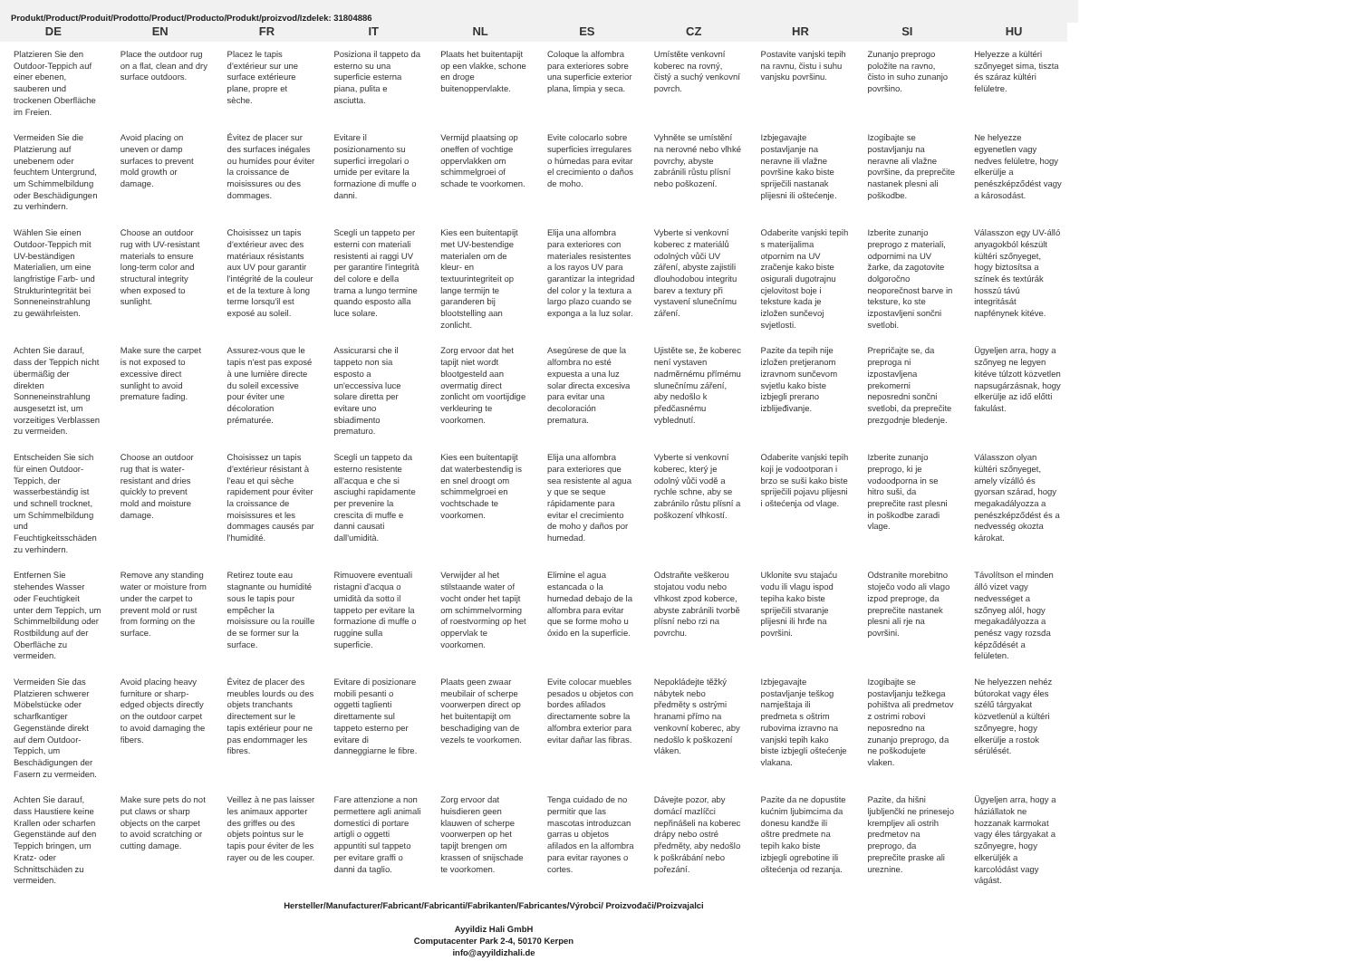Produkt/Product/Produit/Prodotto/Product/Producto/Produkt/proizvod/Izdelek: 31804886
| DE | EN | FR | IT | NL | ES | CZ | HR | SI | HU |
| --- | --- | --- | --- | --- | --- | --- | --- | --- | --- |
| Platzieren Sie den Outdoor-Teppich auf einer ebenen, sauberen und trockenen Oberfläche im Freien. | Place the outdoor rug on a flat, clean and dry surface outdoors. | Placez le tapis d'extérieur sur une surface extérieure plane, propre et sèche. | Posiziona il tappeto da esterno su una superficie esterna piana, pulita e asciutta. | Plaats het buitentapijt op een vlakke, schone en droge buitenoppervlakte. | Coloque la alfombra para exteriores sobre una superficie exterior plana, limpia y seca. | Umístěte venkovní koberec na rovný, čistý a suchý venkovní povrch. | Postavite vanjski tepih na ravnu, čistu i suhu vanjsku površinu. | Zunanjo preprogo položite na ravno, čisto in suho zunanjo površino. | Helyezze a kültéri szőnyeget sima, tiszta és száraz kültéri felületre. |
| Vermeiden Sie die Platzierung auf unebenem oder feuchtem Untergrund, um Schimmelbildung oder Beschädigungen zu verhindern. | Avoid placing on uneven or damp surfaces to prevent mold growth or damage. | Évitez de placer sur des surfaces inégales ou humides pour éviter la croissance de moisissures ou des dommages. | Evitare il posizionamento su superfici irregolari o umide per evitare la formazione di muffe o danni. | Vermijd plaatsing op oneffen of vochtige oppervlakken om schimmelgroei of schade te voorkomen. | Evite colocarlo sobre superficies irregulares o húmedas para evitar el crecimiento o daños de moho. | Vyhněte se umístění na nerovné nebo vlhké povrchy, abyste zabránili růstu plísní nebo poškození. | Izbjegavajte postavljanje na neravne ili vlažne površine kako biste spriječili nastanak plijesni ili oštećenje. | Izogibajte se postavljanju na neravne ali vlažne površine, da preprečite nastanek plesni ali poškodbe. | Ne helyezze egyenetlen vagy nedves felületre, hogy elkerülje a penészképződést vagy a károsodást. |
| Wählen Sie einen Outdoor-Teppich mit UV-beständigen Materialien, um eine langfristige Farb- und Strukturintegrität bei Sonneneinstrahlung zu gewährleisten. | Choose an outdoor rug with UV-resistant materials to ensure long-term color and structural integrity when exposed to sunlight. | Choisissez un tapis d'extérieur avec des matériaux résistants aux UV pour garantir l'intégrité de la couleur et de la texture à long terme lorsqu'il est exposé au soleil. | Scegli un tappeto per esterni con materiali resistenti ai raggi UV per garantire l'integrità del colore e della trama a lungo termine quando esposto alla luce solare. | Kies een buitentapijt met UV-bestendige materialen om de kleur- en textuurintegriteit op lange termijn te garanderen bij blootstelling aan zonlicht. | Elija una alfombra para exteriores con materiales resistentes a los rayos UV para garantizar la integridad del color y la textura a largo plazo cuando se exponga a la luz solar. | Vyberte si venkovní koberec z materiálů odolných vůči UV záření, abyste zajistili dlouhodobou integritu barev a textury při vystavení slunečnímu záření. | Odaberite vanjski tepih s materijalima otpornim na UV zračenje kako biste osigurali dugotrajnu cjelovitost boje i teksture kada je izložen sunčevoj svjetlosti. | Izberite zunanjo preprogo z materiali, odpornimi na UV žarke, da zagotovite dolgoročno neoporečnost barve in teksture, ko ste izpostavljeni sončni svetlobi. | Válasszon egy UV-álló anyagokból készült kültéri szőnyeget, hogy biztosítsa a színek és textúrák hosszú távú integritását napfénynek kitéve. |
| Achten Sie darauf, dass der Teppich nicht übermäßig der direkten Sonneneinstrahlung ausgesetzt ist, um vorzeitiges Verblassen zu vermeiden. | Make sure the carpet is not exposed to excessive direct sunlight to avoid premature fading. | Assurez-vous que le tapis n'est pas exposé à une lumière directe du soleil excessive pour éviter une décoloration prématurée. | Assicurarsi che il tappeto non sia esposto a un'eccessiva luce solare diretta per evitare uno sbiadimento prematuro. | Zorg ervoor dat het tapijt niet wordt blootgesteld aan overmatig direct zonlicht om voortijdige verkleuring te voorkomen. | Asegúrese de que la alfombra no esté expuesta a una luz solar directa excesiva para evitar una decoloración prematura. | Ujistěte se, že koberec není vystaven nadměrnému přímému slunečnímu záření, aby nedošlo k předčasnému vyblednutí. | Pazite da tepih nije izložen pretjeranom izravnom sunčevom svjetlu kako biste izbjegli prerano izblijeđivanje. | Prepričajte se, da preproga ni izpostavljena prekomerni neposredni sončni svetlobi, da preprečite prezgodnje bledenje. | Ügyeljen arra, hogy a szőnyeg ne legyen kitéve túlzott közvetlen napsugárzásnak, hogy elkerülje az idő előtti fakulást. |
| Entscheiden Sie sich für einen Outdoor-Teppich, der wasserbeständig ist und schnell trocknet, um Schimmelbildung und Feuchtigkeitsschäden zu verhindern. | Choose an outdoor rug that is water-resistant and dries quickly to prevent mold and moisture damage. | Choisissez un tapis d'extérieur résistant à l'eau et qui sèche rapidement pour éviter la croissance de moisissures et les dommages causés par l'humidité. | Scegli un tappeto da esterno resistente all'acqua e che si asciughi rapidamente per prevenire la crescita di muffe e danni causati dall'umidità. | Kies een buitentapijt dat waterbestendig is en snel droogt om schimmelgroei en vochtschade te voorkomen. | Elija una alfombra para exteriores que sea resistente al agua y que se seque rápidamente para evitar el crecimiento de moho y daños por humedad. | Vyberte si venkovní koberec, který je odolný vůči vodě a rychle schne, aby se zabránilo růstu plísní a poškození vlhkostí. | Odaberite vanjski tepih koji je vodootporan i brzo se suši kako biste spriječili pojavu plijesni i oštećenja od vlage. | Izberite zunanjo preprogo, ki je vodoodporna in se hitro suši, da preprečite rast plesni in poškodbe zaradi vlage. | Válasszon olyan kültéri szőnyeget, amely vízálló és gyorsan szárad, hogy megakadályozza a penészképződést és a nedvesség okozta károkat. |
| Entfernen Sie stehendes Wasser oder Feuchtigkeit unter dem Teppich, um Schimmelbildung oder Rostbildung auf der Oberfläche zu vermeiden. | Remove any standing water or moisture from under the carpet to prevent mold or rust from forming on the surface. | Retirez toute eau stagnante ou humidité sous le tapis pour empêcher la moisissure ou la rouille de se former sur la surface. | Rimuovere eventuali ristagni d'acqua o umidità da sotto il tappeto per evitare la formazione di muffe o ruggine sulla superficie. | Verwijder al het stilstaande water of vocht onder het tapijt om schimmelvorming of roestvorming op het oppervlak te voorkomen. | Elimine el agua estancada o la humedad debajo de la alfombra para evitar que se forme moho u óxido en la superficie. | Odstraňte veškerou stojatou vodu nebo vlhkost zpod koberce, abyste zabránili tvorbě plísní nebo rzi na povrchu. | Uklonite svu stajaću vodu ili vlagu ispod tepiha kako biste spriječili stvaranje plijesni ili hrđe na površini. | Odstranite morebitno stoječo vodo ali vlago izpod preproge, da preprečite nastanek plesni ali rje na površini. | Távolítson el minden álló vizet vagy nedvességet a szőnyeg alól, hogy megakadályozza a penész vagy rozsda képződését a felületen. |
| Vermeiden Sie das Platzieren schwerer Möbelstücke oder scharfkantiger Gegenstände direkt auf dem Outdoor-Teppich, um Beschädigungen der Fasern zu vermeiden. | Avoid placing heavy furniture or sharp-edged objects directly on the outdoor carpet to avoid damaging the fibers. | Évitez de placer des meubles lourds ou des objets tranchants directement sur le tapis extérieur pour ne pas endommager les fibres. | Evitare di posizionare mobili pesanti o oggetti taglienti direttamente sul tappeto esterno per evitare di danneggiarne le fibre. | Plaats geen zwaar meubilair of scherpe voorwerpen direct op het buitentapijt om beschadiging van de vezels te voorkomen. | Evite colocar muebles pesados u objetos con bordes afilados directamente sobre la alfombra exterior para evitar dañar las fibras. | Nepokládejte těžký nábytek nebo předměty s ostrými hranami přímo na venkovní koberec, aby nedošlo k poškození vláken. | Izbjegavajte postavljanje teškog namještaja ili predmeta s oštrim rubovima izravno na vanjski tepih kako biste izbjegli oštećenje vlakana. | Izogibajte se postavljanju težkega pohištva ali predmetov z ostrimi robovi neposredno na zunanjo preprogo, da ne poškodujete vlaken. | Ne helyezzen nehéz bútorokat vagy éles szélű tárgyakat közvetlenül a kültéri szőnyegre, hogy elkerülje a rostok sérülését. |
| Achten Sie darauf, dass Haustiere keine Krallen oder scharfen Gegenstände auf den Teppich bringen, um Kratz- oder Schnittschäden zu vermeiden. | Make sure pets do not put claws or sharp objects on the carpet to avoid scratching or cutting damage. | Veillez à ne pas laisser les animaux apporter des griffes ou des objets pointus sur le tapis pour éviter de les rayer ou de les couper. | Fare attenzione a non permettere agli animali domestici di portare artigli o oggetti appuntiti sul tappeto per evitare graffi o danni da taglio. | Zorg ervoor dat huisdieren geen klauwen of scherpe voorwerpen op het tapijt brengen om krassen of snijschade te voorkomen. | Tenga cuidado de no permitir que las mascotas introduzcan garras u objetos afilados en la alfombra para evitar rayones o cortes. | Dávejte pozor, aby domácí mazlíčci nepřinášeli na koberec drápy nebo ostré předměty, aby nedošlo k poškrábání nebo pořezání. | Pazite da ne dopustite kućnim ljubimcima da donesu kandže ili oštre predmete na tepih kako biste izbjegli ogrebotine ili oštećenja od rezanja. | Pazite, da hišni ljubljenčki ne prinesejo kremplјev ali ostrih predmetov na preprogo, da preprečite praske ali ureznine. | Ügyeljen arra, hogy a háziállatok ne hozzanak karmokat vagy éles tárgyakat a szőnyegre, hogy elkerüljék a karcolódást vagy vágást. |
Hersteller/Manufacturer/Fabricant/Fabricanti/Fabrikanten/Fabricantes/Výrobci/ Proizvođači/Proizvajalci
Ayyildiz Hali GmbH
Computacenter Park 2-4, 50170 Kerpen
info@ayyildizhali.de